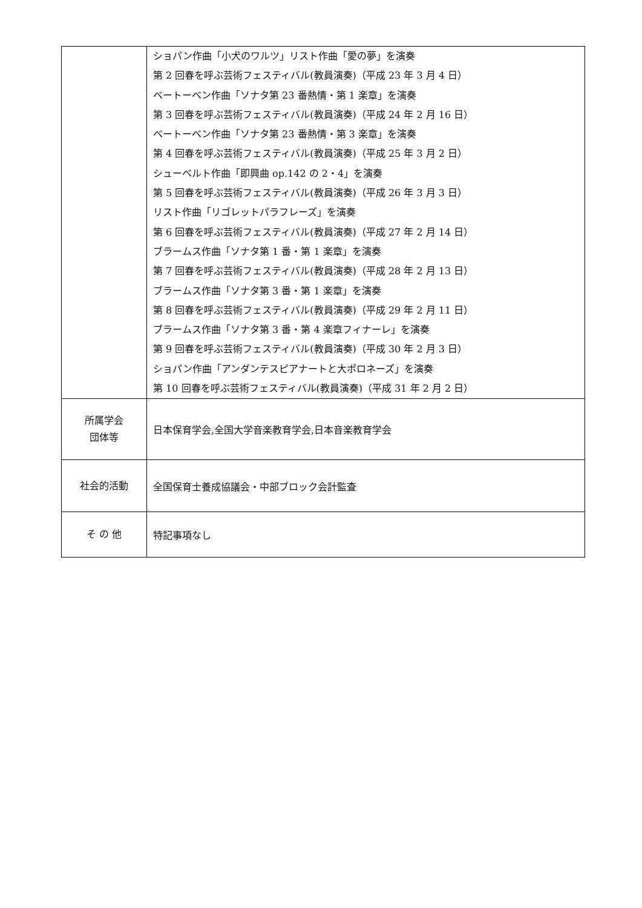| | ショパン作曲「小犬のワルツ」リスト作曲「愛の夢」を演奏 第 2 回春を呼ぶ芸術フェスティバル(教員演奏)（平成 23 年 3 月 4 日） ベートーベン作曲「ソナタ第 23 番熱情・第 1 楽章」を演奏 第 3 回春を呼ぶ芸術フェスティバル(教員演奏)（平成 24 年 2 月 16 日） ベートーベン作曲「ソナタ第 23 番熱情・第 3 楽章」を演奏 第 4 回春を呼ぶ芸術フェスティバル(教員演奏)（平成 25 年 3 月 2 日） シューベルト作曲「即興曲 op.142 の 2・4」を演奏 第 5 回春を呼ぶ芸術フェスティバル(教員演奏)（平成 26 年 3 月 3 日） リスト作曲「リゴレットパラフレーズ」を演奏 第 6 回春を呼ぶ芸術フェスティバル(教員演奏)（平成 27 年 2 月 14 日） ブラームス作曲「ソナタ第 1 番・第 1 楽章」を演奏 第 7 回春を呼ぶ芸術フェスティバル(教員演奏)（平成 28 年 2 月 13 日） ブラームス作曲「ソナタ第 3 番・第 1 楽章」を演奏 第 8 回春を呼ぶ芸術フェスティバル(教員演奏)（平成 29 年 2 月 11 日） ブラームス作曲「ソナタ第 3 番・第 4 楽章フィナーレ」を演奏 第 9 回春を呼ぶ芸術フェスティバル(教員演奏)（平成 30 年 2 月 3 日） ショパン作曲「アンダンテスピアナートと大ポロネーズ」を演奏 第 10 回春を呼ぶ芸術フェスティバル(教員演奏)（平成 31 年 2 月 2 日） |
| 所属学会 団体等 | 日本保育学会,全国大学音楽教育学会,日本音楽教育学会 |
| 社会的活動 | 全国保育士養成協議会・中部ブロック会計監査 |
| そ の 他 | 特記事項なし |